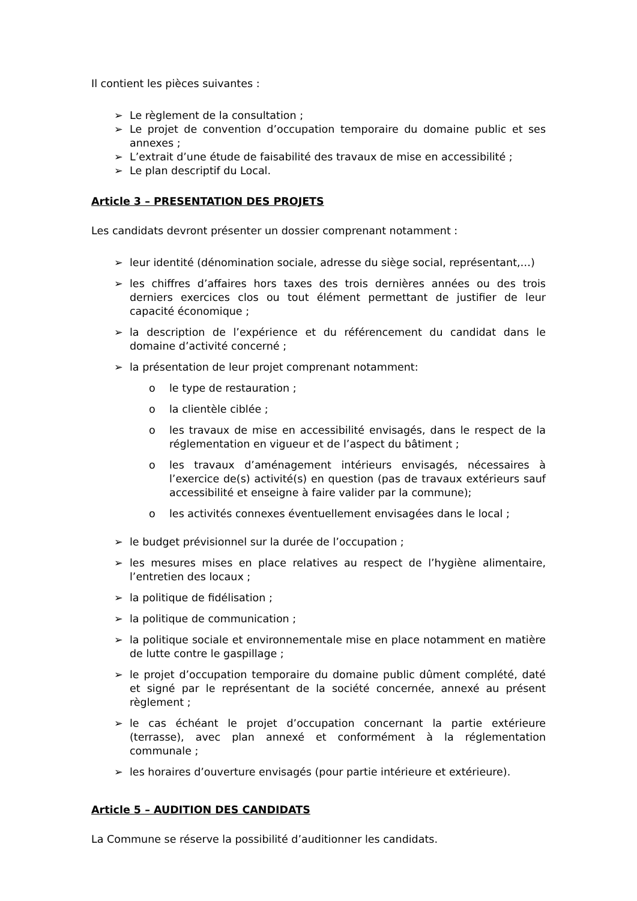Il contient les pièces suivantes :
➢ Le règlement de la consultation ;
➢ Le projet de convention d’occupation temporaire du domaine public et ses annexes ;
➢ L’extrait d’une étude de faisabilité des travaux de mise en accessibilité ;
➢ Le plan descriptif du Local.
Article 3 – PRESENTATION DES PROJETS
Les candidats devront présenter un dossier comprenant notamment :
➢ leur identité (dénomination sociale, adresse du siège social, représentant,…)
➢ les chiffres d’affaires hors taxes des trois dernières années ou des trois derniers exercices clos ou tout élément permettant de justifier de leur capacité économique ;
➢ la description de l’expérience et du référencement du candidat dans le domaine d’activité concerné ;
➢ la présentation de leur projet comprenant notamment:
o le type de restauration ;
o la clientèle ciblée ;
o les travaux de mise en accessibilité envisagés, dans le respect de la réglementation en vigueur et de l’aspect du bâtiment ;
o les travaux d’aménagement intérieurs envisagés, nécessaires à l’exercice de(s) activité(s) en question (pas de travaux extérieurs sauf accessibilité et enseigne à faire valider par la commune);
o les activités connexes éventuellement envisagées dans le local ;
➢ le budget prévisionnel sur la durée de l’occupation ;
➢ les mesures mises en place relatives au respect de l’hygiène alimentaire, l’entretien des locaux ;
➢ la politique de fidélisation ;
➢ la politique de communication ;
➢ la politique sociale et environnementale mise en place notamment en matière de lutte contre le gaspillage ;
➢ le projet d’occupation temporaire du domaine public dûment complété, daté et signé par le représentant de la société concernée, annexé au présent règlement ;
➢ le cas échéant le projet d’occupation concernant la partie extérieure (terrasse), avec plan annexé et conformément à la réglementation communale ;
➢ les horaires d’ouverture envisagés (pour partie intérieure et extérieure).
Article 5 – AUDITION DES CANDIDATS
La Commune se réserve la possibilité d’auditionner les candidats.